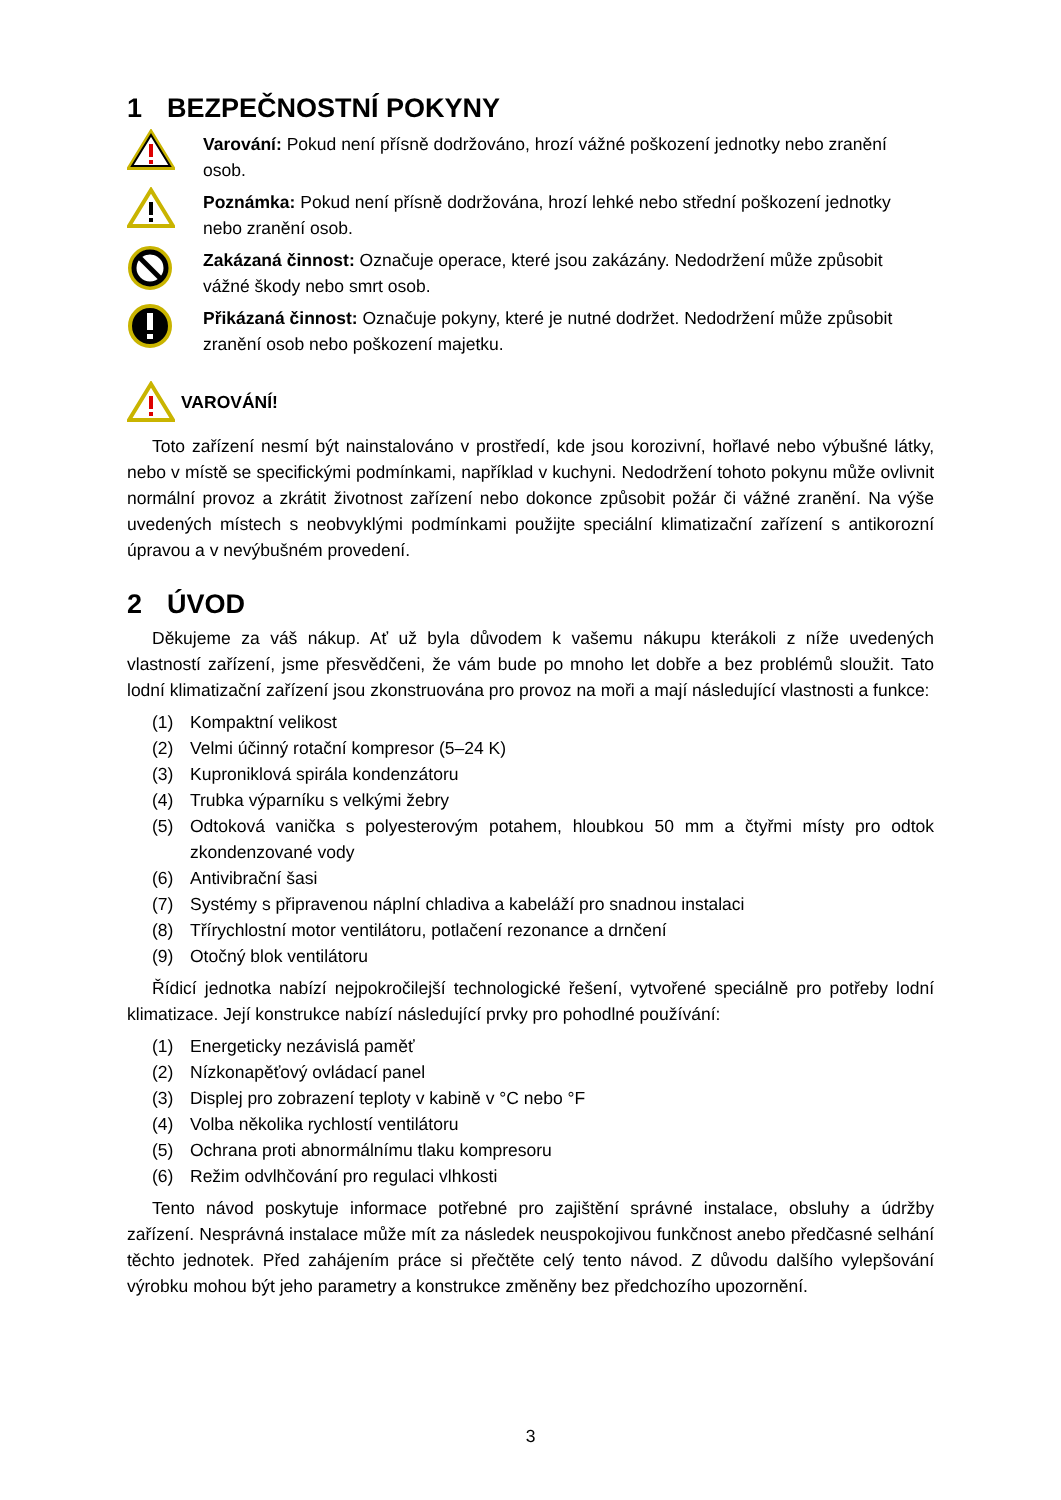1 BEZPEČNOSTNÍ POKYNY
Varování: Pokud není přísně dodržováno, hrozí vážné poškození jednotky nebo zranění osob.
Poznámka: Pokud není přísně dodržována, hrozí lehké nebo střední poškození jednotky nebo zranění osob.
Zakázaná činnost: Označuje operace, které jsou zakázány. Nedodržení může způsobit vážné škody nebo smrt osob.
Přikázaná činnost: Označuje pokyny, které je nutné dodržet. Nedodržení může způsobit zranění osob nebo poškození majetku.
VAROVÁNÍ!
Toto zařízení nesmí být nainstalováno v prostředí, kde jsou korozivní, hořlavé nebo výbušné látky, nebo v místě se specifickými podmínkami, například v kuchyni. Nedodržení tohoto pokynu může ovlivnit normální provoz a zkrátit životnost zařízení nebo dokonce způsobit požár či vážné zranění. Na výše uvedených místech s neobvyklými podmínkami použijte speciální klimatizační zařízení s antikorozní úpravou a v nevýbušném provedení.
2 ÚVOD
Děkujeme za váš nákup. Ať už byla důvodem k vašemu nákupu kterákoli z níže uvedených vlastností zařízení, jsme přesvědčeni, že vám bude po mnoho let dobře a bez problémů sloužit. Tato lodní klimatizační zařízení jsou zkonstruována pro provoz na moři a mají následující vlastnosti a funkce:
(1) Kompaktní velikost
(2) Velmi účinný rotační kompresor (5–24 K)
(3) Kupronikl­ová spirála kondenzátoru
(4) Trubka výparníku s velkými žebry
(5) Odtoková vanička s polyesterovým potahem, hloubkou 50 mm a čtyřmi místy pro odtok zkondenzované vody
(6) Antivibrační šasi
(7) Systémy s připravenou náplní chladiva a kabeláží pro snadnou instalaci
(8) Třírychlostní motor ventilátoru, potlačení rezonance a drnčení
(9) Otočný blok ventilátoru
Řídicí jednotka nabízí nejpokročilejší technologické řešení, vytvořené speciálně pro potřeby lodní klimatizace. Její konstrukce nabízí následující prvky pro pohodlné používání:
(1) Energeticky nezávislá paměť
(2) Nízkonapěťový ovládací panel
(3) Displej pro zobrazení teploty v kabině v °C nebo °F
(4) Volba několika rychlostí ventilátoru
(5) Ochrana proti abnormálnímu tlaku kompresoru
(6) Režim odvlhčování pro regulaci vlhkosti
Tento návod poskytuje informace potřebné pro zajištění správné instalace, obsluhy a údržby zařízení. Nesprávná instalace může mít za následek neuspokojivou funkčnost anebo předčasné selhání těchto jednotek. Před zahájením práce si přečtěte celý tento návod. Z důvodu dalšího vylepšování výrobku mohou být jeho parametry a konstrukce změněny bez předchozího upozornění.
3